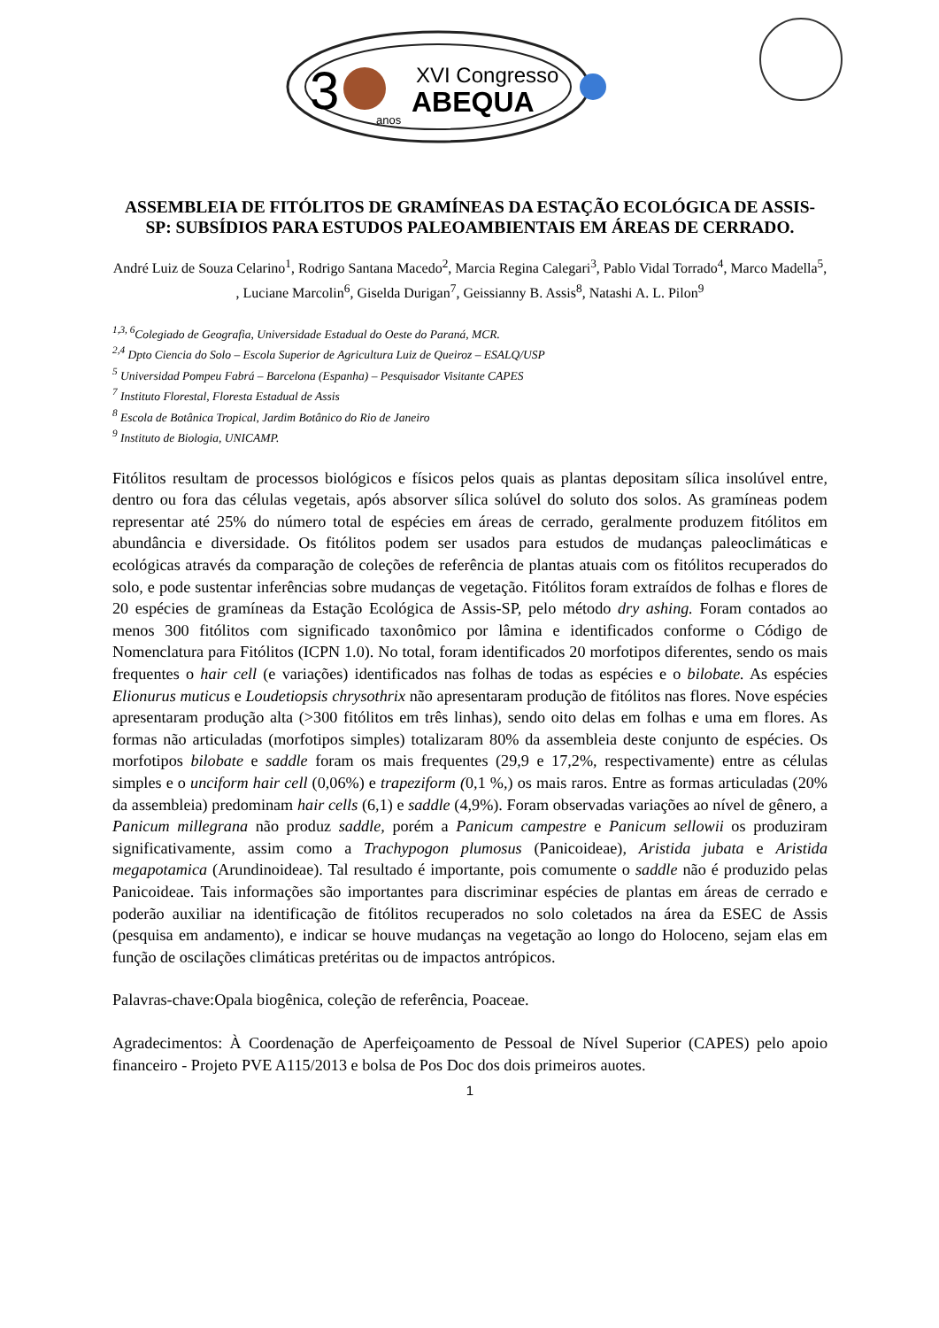3
XVI Congresso
ABEQUA
anos
ASSEMBLEIA DE FITÓLITOS DE GRAMÍNEAS DA ESTAÇÃO ECOLÓGICA DE ASSIS-SP: SUBSÍDIOS PARA ESTUDOS PALEOAMBIENTAIS EM ÁREAS DE CERRADO.
André Luiz de Souza Celarino<sup>1</sup>, Rodrigo Santana Macedo<sup>2</sup>, Marcia Regina Calegari<sup>3</sup>, Pablo Vidal Torrado<sup>4</sup>, Marco Madella<sup>5</sup>, , Luciane Marcolin<sup>6</sup>, Giselda Durigan<sup>7</sup>, Geissianny B. Assis<sup>8</sup>, Natashi A. L. Pilon<sup>9</sup>
<sup>1,3, 6</sup>Colegiado de Geografia, Universidade Estadual do Oeste do Paraná, MCR.
<sup>2,4</sup> Dpto Ciencia do Solo – Escola Superior de Agricultura Luiz de Queiroz – ESALQ/USP
<sup>5</sup> Universidad Pompeu Fabrá – Barcelona (Espanha) – Pesquisador Visitante CAPES
<sup>7</sup> Instituto Florestal, Floresta Estadual de Assis
<sup>8</sup> Escola de Botânica Tropical, Jardim Botânico do Rio de Janeiro
<sup>9</sup> Instituto de Biologia, UNICAMP.
Fitólitos resultam de processos biológicos e físicos pelos quais as plantas depositam sílica insolúvel entre, dentro ou fora das células vegetais, após absorver sílica solúvel do soluto dos solos. As gramíneas podem representar até 25% do número total de espécies em áreas de cerrado, geralmente produzem fitólitos em abundância e diversidade. Os fitólitos podem ser usados para estudos de mudanças paleoclimáticas e ecológicas através da comparação de coleções de referência de plantas atuais com os fitólitos recuperados do solo, e pode sustentar inferências sobre mudanças de vegetação. Fitólitos foram extraídos de folhas e flores de 20 espécies de gramíneas da Estação Ecológica de Assis-SP, pelo método dry ashing. Foram contados ao menos 300 fitólitos com significado taxonômico por lâmina e identificados conforme o Código de Nomenclatura para Fitólitos (ICPN 1.0). No total, foram identificados 20 morfotipos diferentes, sendo os mais frequentes o hair cell (e variações) identificados nas folhas de todas as espécies e o bilobate. As espécies Elionurus muticus e Loudetiopsis chrysothrix não apresentaram produção de fitólitos nas flores. Nove espécies apresentaram produção alta (>300 fitólitos em três linhas), sendo oito delas em folhas e uma em flores. As formas não articuladas (morfotipos simples) totalizaram 80% da assembleia deste conjunto de espécies. Os morfotipos bilobate e saddle foram os mais frequentes (29,9 e 17,2%, respectivamente) entre as células simples e o unciform hair cell (0,06%) e trapeziform (0,1 %,) os mais raros. Entre as formas articuladas (20% da assembleia) predominam hair cells (6,1) e saddle (4,9%). Foram observadas variações ao nível de gênero, a Panicum millegrana não produz saddle, porém a Panicum campestre e Panicum sellowii os produziram significativamente, assim como a Trachypogon plumosus (Panicoideae), Aristida jubata e Aristida megapotamica (Arundinoideae). Tal resultado é importante, pois comumente o saddle não é produzido pelas Panicoideae. Tais informações são importantes para discriminar espécies de plantas em áreas de cerrado e poderão auxiliar na identificação de fitólitos recuperados no solo coletados na área da ESEC de Assis (pesquisa em andamento), e indicar se houve mudanças na vegetação ao longo do Holoceno, sejam elas em função de oscilações climáticas pretéritas ou de impactos antrópicos.
Palavras-chave:Opala biogênica, coleção de referência, Poaceae.
Agradecimentos: À Coordenação de Aperfeiçoamento de Pessoal de Nível Superior (CAPES) pelo apoio financeiro - Projeto PVE A115/2013 e bolsa de Pos Doc dos dois primeiros auotes.
1